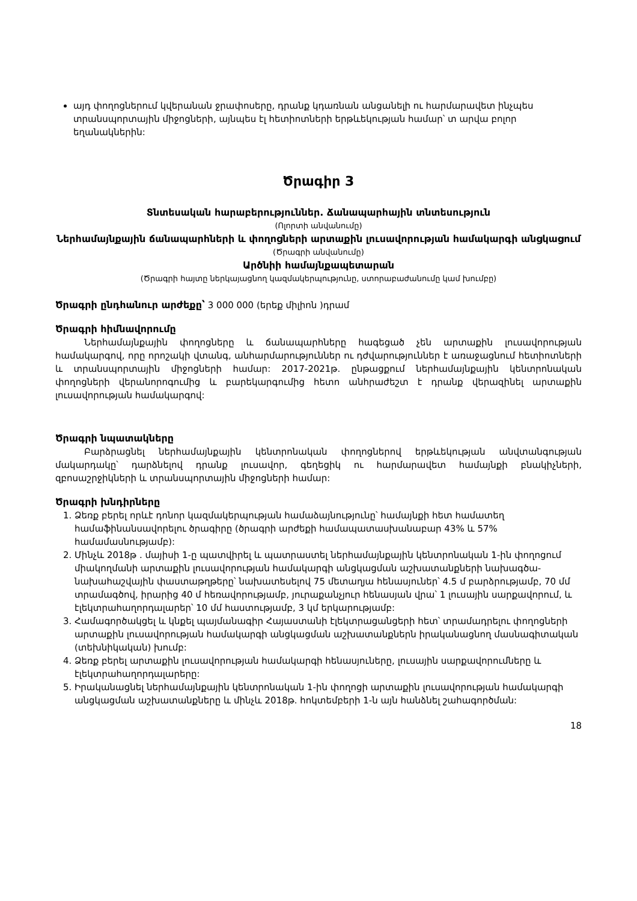այդ փողոցներում կվերանան ջրափոսերը, դրանք կդառնան անցանելի ու հարմարավետ ինչպես տրանսպորտային միջոցների, այնպես էլ հետիոտների երթևեկության համար՝ տ արվա բոլոր եղանակներին:
Ծրագիր 3
Տնտեսական հարաբերություններ. Ճանապարհային տնտեսություն
(Ոլորտի անվանումը)
Ներհամայնքային ճանապարհների և փողոցների արտաքին լուսավորության համակարգի անցկացում
(Ծրագրի անվանումը)
Արծնիի համայնքապետարան
(Ծրագրի հայտը ներկայացնող կազմակերպությունը, ստորաբաժանումը կամ խումբը)
Ծրագրի ընդհանուր արժեքը՝ 3 000 000 (երեք միլիոն )դրամ
Ծրագրի հիմնավորումը
Ներհամայնքային փողոցները և ճանապարհները հագեցած չեն արտաքին լուսավորության համակարգով, որը որոշակի վտանգ, անհարմարություններ ու դժվարություններ է առաջացնում հետիոտների և տրանսպորտային միջոցների համար: 2017-2021թ. ընթացքում ներհամայնքային կենտրոնական փողոցների վերանորոգումից և բարեկարգումից հետո անհրաժեշտ է դրանք վերազինել արտաքին լուսավորության համակարգով:
Ծրագրի նպատակները
Բարձրացնել ներհամայնքային կենտրոնական փողոցներով երթևեկության անվտանգության մակարդակը՝ դարձնելով դրանք լուսավոր, գեղեցիկ ու հարմարավետ համայնքի բնակիչների, զբոսաշրջիկների և տրանսպորտային միջոցների համար:
Ծրագրի խնդիրները
1. Ձեռք բերել որևէ դոնոր կազմակերպության համաձայնությունը՝ համայնքի հետ համատեղ համաֆինանսավորելու ծրագիրը (ծրագրի արժեքի համապատասխանաբար 43% և 57% համամասնությամբ):
2. Մինչև 2018թ . մայիսի 1-ը պատվիրել և պատրաստել ներհամայնքային կենտրոնական 1-ին փողոցում միակողմանի արտաքին լուսավորության համակարգի անցկացման աշխատանքների նախագծա-նախահաշվային փաստաթղթերը՝ նախատեսելով 75 մետաղյա հենասյուներ՝ 4.5 մ բարձրությամբ, 70 մմ տրամագծով, իրարից 40 մ հեռավորությամբ, յուրաքանչյուր հենասյան վրա՝ 1 լուսային սարքավորում, և էլեկտրահաղորդալարեր՝ 10 մմ հաստությամբ, 3 կմ երկարությամբ:
3. Համագործակցել և կնքել պայմանագիր Հայաստանի էլեկտրացանցերի հետ՝ տրամադրելու փողոցների արտաքին լուսավորության համակարգի անցկացման աշխատանքներն իրականացնող մասնագիտական (տեխնիկական) խումբ:
4. Ձեռք բերել արտաքին լուսավորության համակարգի հենասյուները, լուսային սարքավորումները և էլեկտրահաղորդալարերը:
5. Իրականացնել ներհամայնքային կենտրոնական 1-ին փողոցի արտաքին լուսավորության համակարգի անցկացման աշխատանքները և մինչև 2018թ. հոկտեմբերի 1-ն այն հանձնել շահագործման:
18